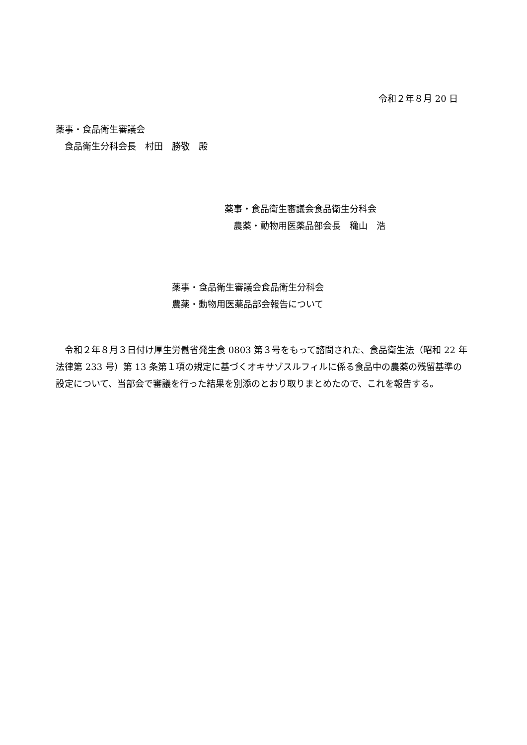令和２年８月 20 日
薬事・食品衛生審議会
　食品衛生分科会長　村田　勝敬　殿
薬事・食品衛生審議会食品衛生分科会
　農薬・動物用医薬品部会長　穐山　浩
薬事・食品衛生審議会食品衛生分科会
農薬・動物用医薬品部会報告について
　令和２年８月３日付け厚生労働省発生食 0803 第３号をもって諮問された、食品衛生法（昭和 22 年法律第 233 号）第 13 条第１項の規定に基づくオキサゾスルフィルに係る食品中の農薬の残留基準の設定について、当部会で審議を行った結果を別添のとおり取りまとめたので、これを報告する。